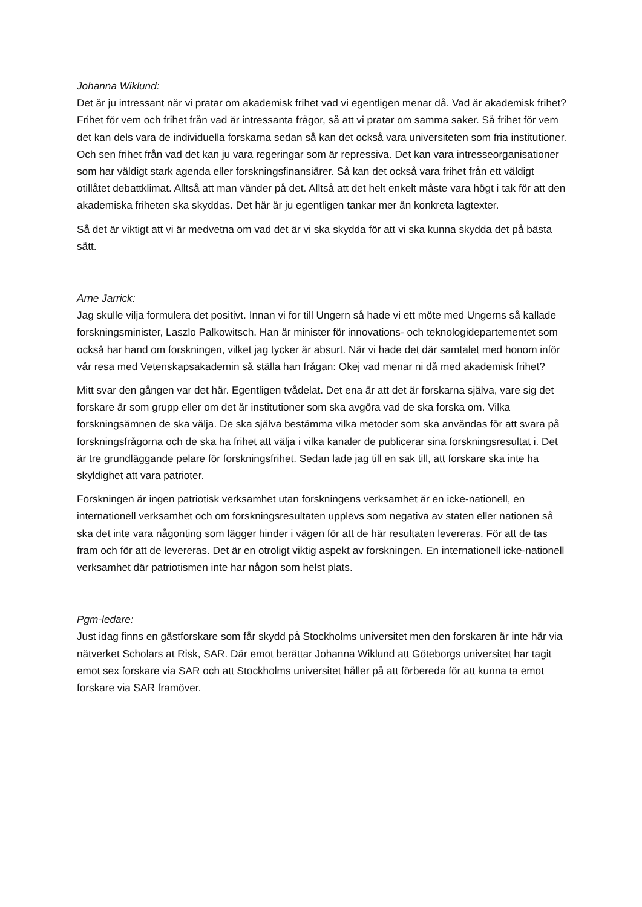Johanna Wiklund:
Det är ju intressant när vi pratar om akademisk frihet vad vi egentligen menar då. Vad är akademisk frihet? Frihet för vem och frihet från vad är intressanta frågor, så att vi pratar om samma saker. Så frihet för vem det kan dels vara de individuella forskarna sedan så kan det också vara universiteten som fria institutioner. Och sen frihet från vad det kan ju vara regeringar som är repressiva. Det kan vara intresseorganisationer som har väldigt stark agenda eller forskningsfinansiärer. Så kan det också vara frihet från ett väldigt otillåtet debattklimat. Alltså att man vänder på det. Alltså att det helt enkelt måste vara högt i tak för att den akademiska friheten ska skyddas. Det här är ju egentligen tankar mer än konkreta lagtexter.
Så det är viktigt att vi är medvetna om vad det är vi ska skydda för att vi ska kunna skydda det på bästa sätt.
Arne Jarrick:
Jag skulle vilja formulera det positivt. Innan vi for till Ungern så hade vi ett möte med Ungerns så kallade forskningsminister, Laszlo Palkowitsch. Han är minister för innovations- och teknologidepartementet som också har hand om forskningen, vilket jag tycker är absurt. När vi hade det där samtalet med honom inför vår resa med Vetenskapsakademin så ställa han frågan: Okej vad menar ni då med akademisk frihet?
Mitt svar den gången var det här. Egentligen tvådelat. Det ena är att det är forskarna själva, vare sig det forskare är som grupp eller om det är institutioner som ska avgöra vad de ska forska om. Vilka forskningsämnen de ska välja. De ska själva bestämma vilka metoder som ska användas för att svara på forskningsfrågorna och de ska ha frihet att välja i vilka kanaler de publicerar sina forskningsresultat i. Det är tre grundläggande pelare för forskningsfrihet. Sedan lade jag till en sak till, att forskare ska inte ha skyldighet att vara patrioter.
Forskningen är ingen patriotisk verksamhet utan forskningens verksamhet är en icke-nationell, en internationell verksamhet och om forskningsresultaten upplevs som negativa av staten eller nationen så ska det inte vara någonting som lägger hinder i vägen för att de här resultaten levereras. För att de tas fram och för att de levereras. Det är en otroligt viktig aspekt av forskningen. En internationell icke-nationell verksamhet där patriotismen inte har någon som helst plats.
Pgm-ledare:
Just idag finns en gästforskare som får skydd på Stockholms universitet men den forskaren är inte här via nätverket Scholars at Risk, SAR. Där emot berättar Johanna Wiklund att Göteborgs universitet har tagit emot sex forskare via SAR och att Stockholms universitet håller på att förbereda för att kunna ta emot forskare via SAR framöver.